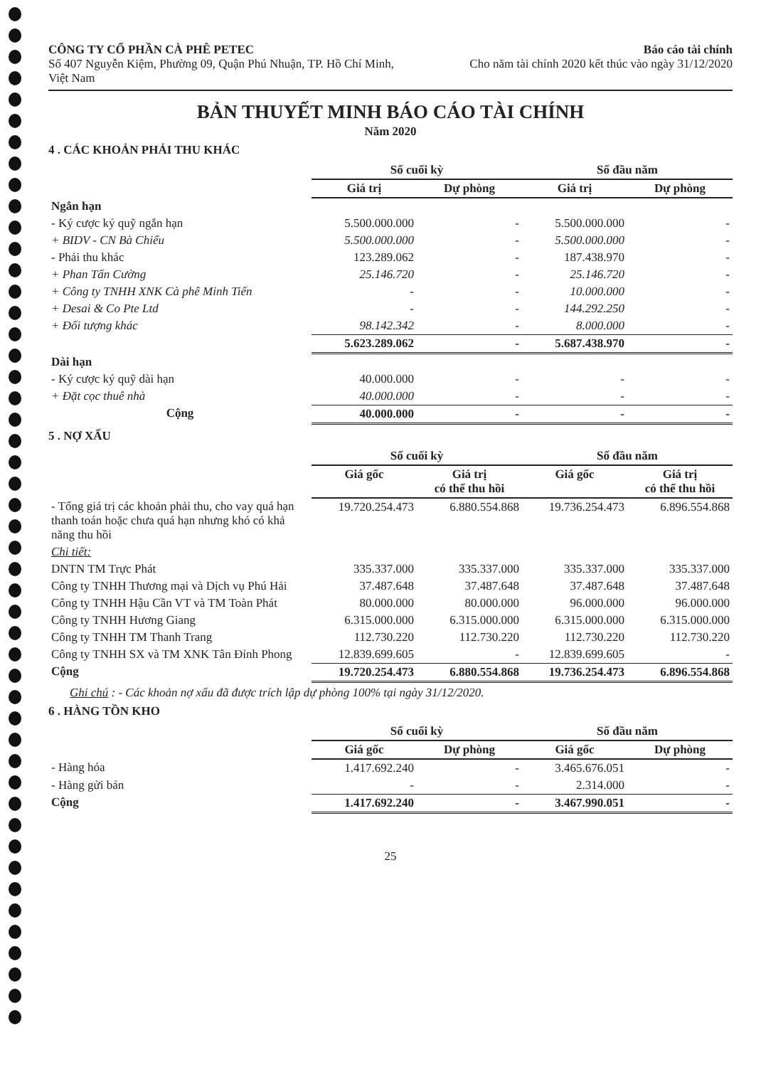CÔNG TY CỔ PHẦN CÀ PHÊ PETEC
Số 407 Nguyễn Kiệm, Phường 09, Quận Phú Nhuận, TP. Hồ Chí Minh, Việt Nam
Báo cáo tài chính
Cho năm tài chính 2020 kết thúc vào ngày 31/12/2020
BẢN THUYẾT MINH BÁO CÁO TÀI CHÍNH
Năm 2020
4 . CÁC KHOẢN PHẢI THU KHÁC
| | Số cuối kỳ | | Số đầu năm | |
| --- | --- | --- | --- | --- |
| | Giá trị | Dự phòng | Giá trị | Dự phòng |
| Ngắn hạn | | | | |
| - Ký cược ký quỹ ngắn hạn | 5.500.000.000 | - | 5.500.000.000 | - |
| + BIDV - CN Bà Chiểu | 5.500.000.000 | - | 5.500.000.000 | - |
| - Phải thu khác | 123.289.062 | - | 187.438.970 | - |
| + Phan Tấn Cường | 25.146.720 | - | 25.146.720 | - |
| + Công ty TNHH XNK Cà phê Minh Tiến | - | - | 10.000.000 | - |
| + Desai & Co Pte Ltd | - | - | 144.292.250 | - |
| + Đối tượng khác | 98.142.342 | - | 8.000.000 | - |
| | 5.623.289.062 | - | 5.687.438.970 | - |
| Dài hạn | | | | |
| - Ký cược ký quỹ dài hạn | 40.000.000 | - | - | - |
| + Đặt cọc thuê nhà | 40.000.000 | - | - | - |
| Cộng | 40.000.000 | - | - | - |
5 . NỢ XẤU
| | Số cuối kỳ | | Số đầu năm | |
| --- | --- | --- | --- | --- |
| | Giá gốc | Giá trị có thể thu hồi | Giá gốc | Giá trị có thể thu hồi |
| - Tổng giá trị các khoản phải thu, cho vay quá hạn thanh toán hoặc chưa quá hạn nhưng khó có khả năng thu hồi | 19.720.254.473 | 6.880.554.868 | 19.736.254.473 | 6.896.554.868 |
| Chi tiết: | | | | |
| DNTN TM Trực Phát | 335.337.000 | 335.337.000 | 335.337.000 | 335.337.000 |
| Công ty TNHH Thương mại và Dịch vụ Phú Hải | 37.487.648 | 37.487.648 | 37.487.648 | 37.487.648 |
| Công ty TNHH Hậu Cần VT và TM Toàn Phát | 80.000.000 | 80.000.000 | 96.000.000 | 96.000.000 |
| Công ty TNHH Hương Giang | 6.315.000.000 | 6.315.000.000 | 6.315.000.000 | 6.315.000.000 |
| Công ty TNHH TM Thanh Trang | 112.730.220 | 112.730.220 | 112.730.220 | 112.730.220 |
| Công ty TNHH SX và TM XNK Tân Đỉnh Phong | 12.839.699.605 | - | 12.839.699.605 | - |
| Cộng | 19.720.254.473 | 6.880.554.868 | 19.736.254.473 | 6.896.554.868 |
Ghi chú : - Các khoản nợ xấu đã được trích lập dự phòng 100% tại ngày 31/12/2020.
6 . HÀNG TỒN KHO
| | Số cuối kỳ | | Số đầu năm | |
| --- | --- | --- | --- | --- |
| | Giá gốc | Dự phòng | Giá gốc | Dự phòng |
| - Hàng hóa | 1.417.692.240 | - | 3.465.676.051 | - |
| - Hàng gửi bán | - | - | 2.314.000 | - |
| Cộng | 1.417.692.240 | - | 3.467.990.051 | - |
25